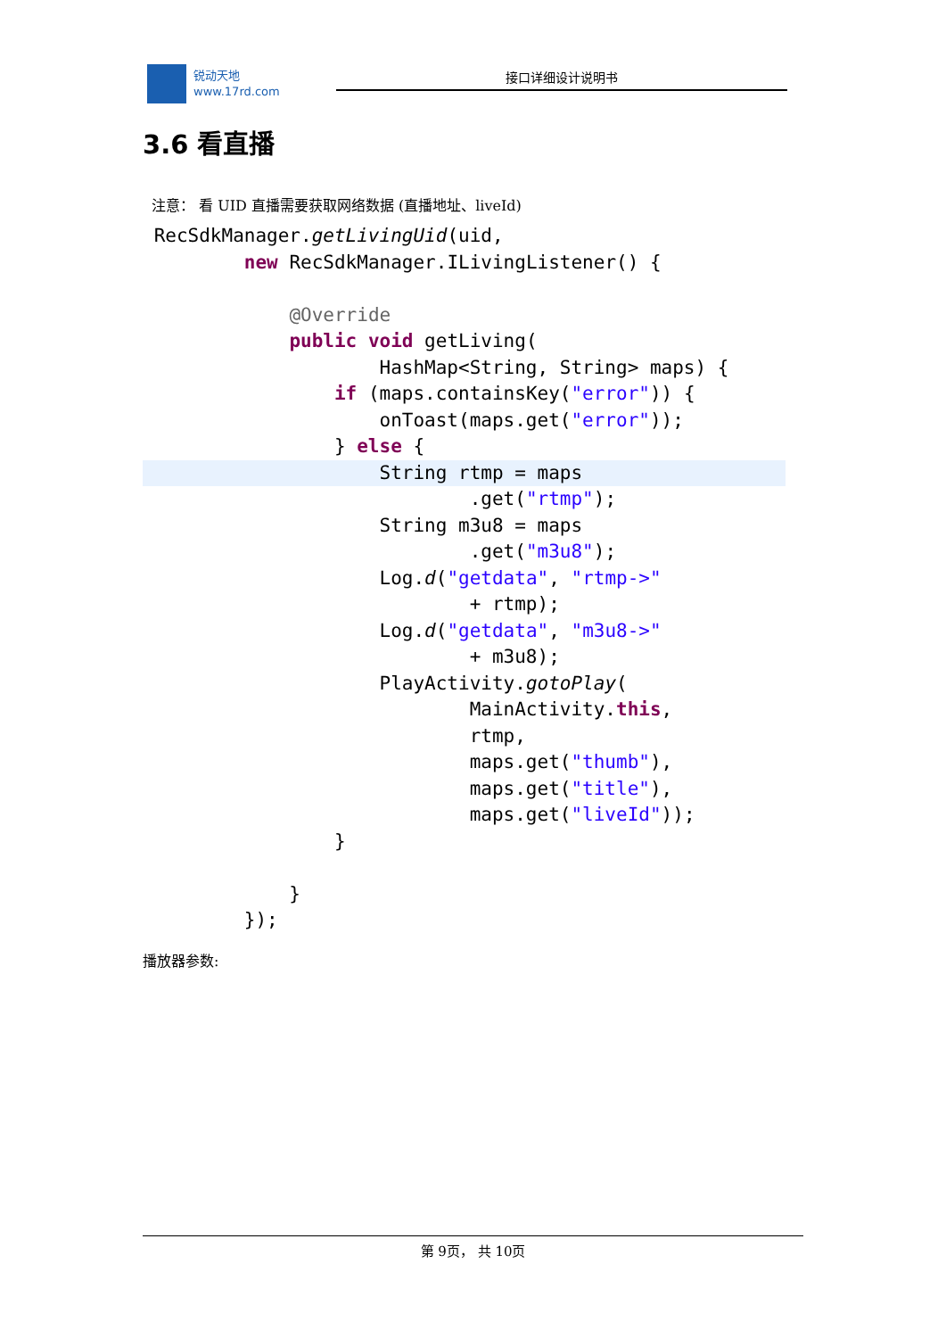锐动天地
www.17rd.com
接口详细设计说明书
3.6 看直播
注意： 看 UID 直播需要获取网络数据 (直播地址、liveId)
 RecSdkManager.getLivingUid(uid,
         new RecSdkManager.ILivingListener() {

             @Override
             public void getLiving(
                     HashMap<String, String> maps) {
                 if (maps.containsKey("error")) {
                     onToast(maps.get("error"));
                 } else {
                     String rtmp = maps                             .get("rtmp");
                     String m3u8 = maps
                             .get("m3u8");
                     Log.d("getdata", "rtmp->"
                             + rtmp);
                     Log.d("getdata", "m3u8->"
                             + m3u8);
                     PlayActivity.gotoPlay(
                             MainActivity.this,
                             rtmp,
                             maps.get("thumb"),
                             maps.get("title"),
                             maps.get("liveId"));
                 }

             }
         });
播放器参数:
第 9页， 共 10页